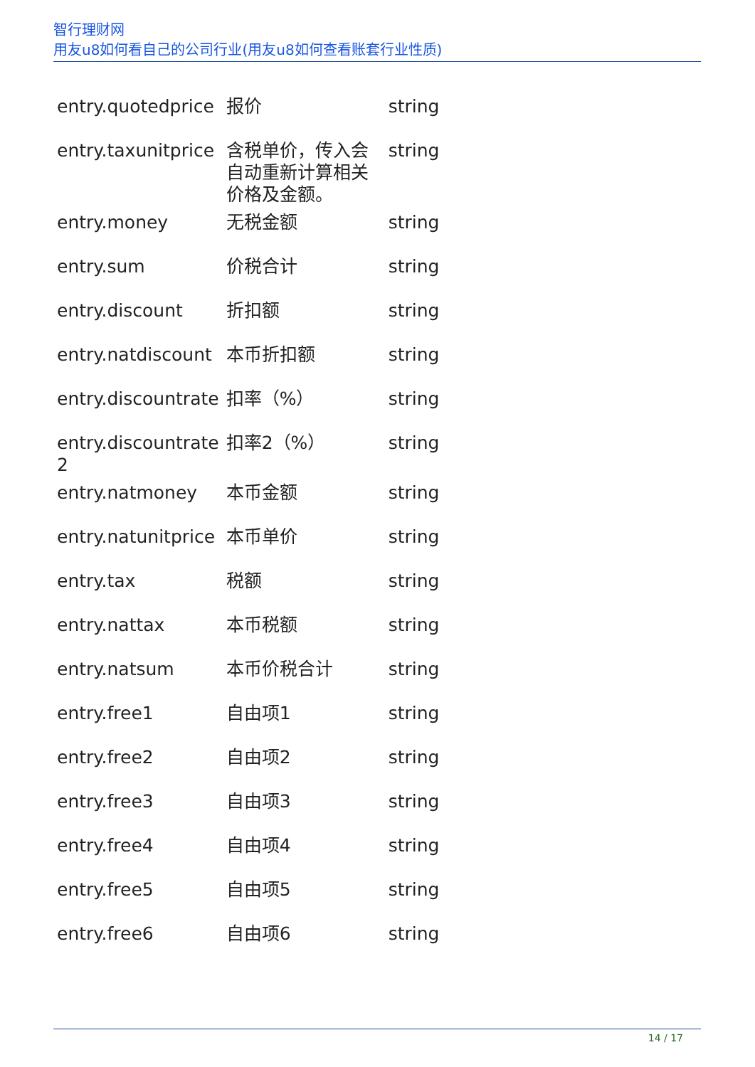智行理财网
用友u8如何看自己的公司行业(用友u8如何查看账套行业性质)
| entry.quotedprice | 报价 | string |
| entry.taxunitprice | 含税单价，传入会自动重新计算相关价格及金额。 | string |
| entry.money | 无税金额 | string |
| entry.sum | 价税合计 | string |
| entry.discount | 折扣额 | string |
| entry.natdiscount | 本币折扣额 | string |
| entry.discountrate | 扣率（%） | string |
| entry.discountrate 2 | 扣率2（%） | string |
| entry.natmoney | 本币金额 | string |
| entry.natunitprice | 本币单价 | string |
| entry.tax | 税额 | string |
| entry.nattax | 本币税额 | string |
| entry.natsum | 本币价税合计 | string |
| entry.free1 | 自由项1 | string |
| entry.free2 | 自由项2 | string |
| entry.free3 | 自由项3 | string |
| entry.free4 | 自由项4 | string |
| entry.free5 | 自由项5 | string |
| entry.free6 | 自由项6 | string |
14 / 17